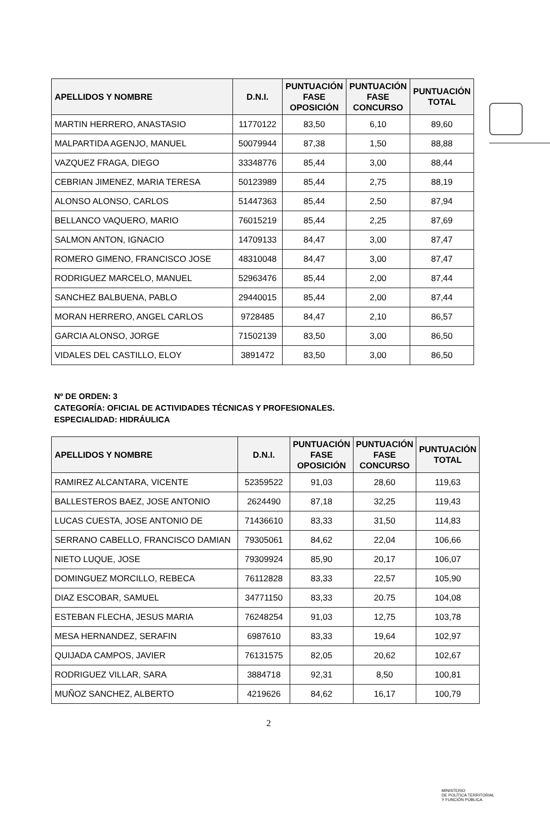| APELLIDOS Y NOMBRE | D.N.I. | PUNTUACIÓN FASE OPOSICIÓN | PUNTUACIÓN FASE CONCURSO | PUNTUACIÓN TOTAL |
| --- | --- | --- | --- | --- |
| MARTIN HERRERO, ANASTASIO | 11770122 | 83,50 | 6,10 | 89,60 |
| MALPARTIDA AGENJO, MANUEL | 50079944 | 87,38 | 1,50 | 88,88 |
| VAZQUEZ FRAGA, DIEGO | 33348776 | 85,44 | 3,00 | 88,44 |
| CEBRIAN JIMENEZ, MARIA TERESA | 50123989 | 85,44 | 2,75 | 88,19 |
| ALONSO ALONSO, CARLOS | 51447363 | 85,44 | 2,50 | 87,94 |
| BELLANCO VAQUERO, MARIO | 76015219 | 85,44 | 2,25 | 87,69 |
| SALMON ANTON, IGNACIO | 14709133 | 84,47 | 3,00 | 87,47 |
| ROMERO GIMENO, FRANCISCO JOSE | 48310048 | 84,47 | 3,00 | 87,47 |
| RODRIGUEZ MARCELO, MANUEL | 52963476 | 85,44 | 2,00 | 87,44 |
| SANCHEZ BALBUENA, PABLO | 29440015 | 85,44 | 2,00 | 87,44 |
| MORAN HERRERO, ANGEL CARLOS | 9728485 | 84,47 | 2,10 | 86,57 |
| GARCIA ALONSO, JORGE | 71502139 | 83,50 | 3,00 | 86,50 |
| VIDALES DEL CASTILLO, ELOY | 3891472 | 83,50 | 3,00 | 86,50 |
Nº DE ORDEN: 3
CATEGORÍA: OFICIAL DE ACTIVIDADES TÉCNICAS Y PROFESIONALES.
ESPECIALIDAD: HIDRÁULICA
| APELLIDOS Y NOMBRE | D.N.I. | PUNTUACIÓN FASE OPOSICIÓN | PUNTUACIÓN FASE CONCURSO | PUNTUACIÓN TOTAL |
| --- | --- | --- | --- | --- |
| RAMIREZ ALCANTARA, VICENTE | 52359522 | 91,03 | 28,60 | 119,63 |
| BALLESTEROS BAEZ, JOSE ANTONIO | 2624490 | 87,18 | 32,25 | 119,43 |
| LUCAS CUESTA, JOSE ANTONIO DE | 71436610 | 83,33 | 31,50 | 114,83 |
| SERRANO CABELLO, FRANCISCO DAMIAN | 79305061 | 84,62 | 22,04 | 106,66 |
| NIETO LUQUE, JOSE | 79309924 | 85,90 | 20,17 | 106,07 |
| DOMINGUEZ MORCILLO, REBECA | 76112828 | 83,33 | 22,57 | 105,90 |
| DIAZ ESCOBAR, SAMUEL | 34771150 | 83,33 | 20.75 | 104,08 |
| ESTEBAN FLECHA, JESUS MARIA | 76248254 | 91,03 | 12,75 | 103,78 |
| MESA HERNANDEZ, SERAFIN | 6987610 | 83,33 | 19,64 | 102,97 |
| QUIJADA CAMPOS, JAVIER | 76131575 | 82,05 | 20,62 | 102,67 |
| RODRIGUEZ VILLAR, SARA | 3884718 | 92,31 | 8,50 | 100,81 |
| MUÑOZ SANCHEZ, ALBERTO | 4219626 | 84,62 | 16,17 | 100,79 |
2
MINISTERIO
DE POLÍTICA TERRITORIAL
Y FUNCIÓN PÚBLICA